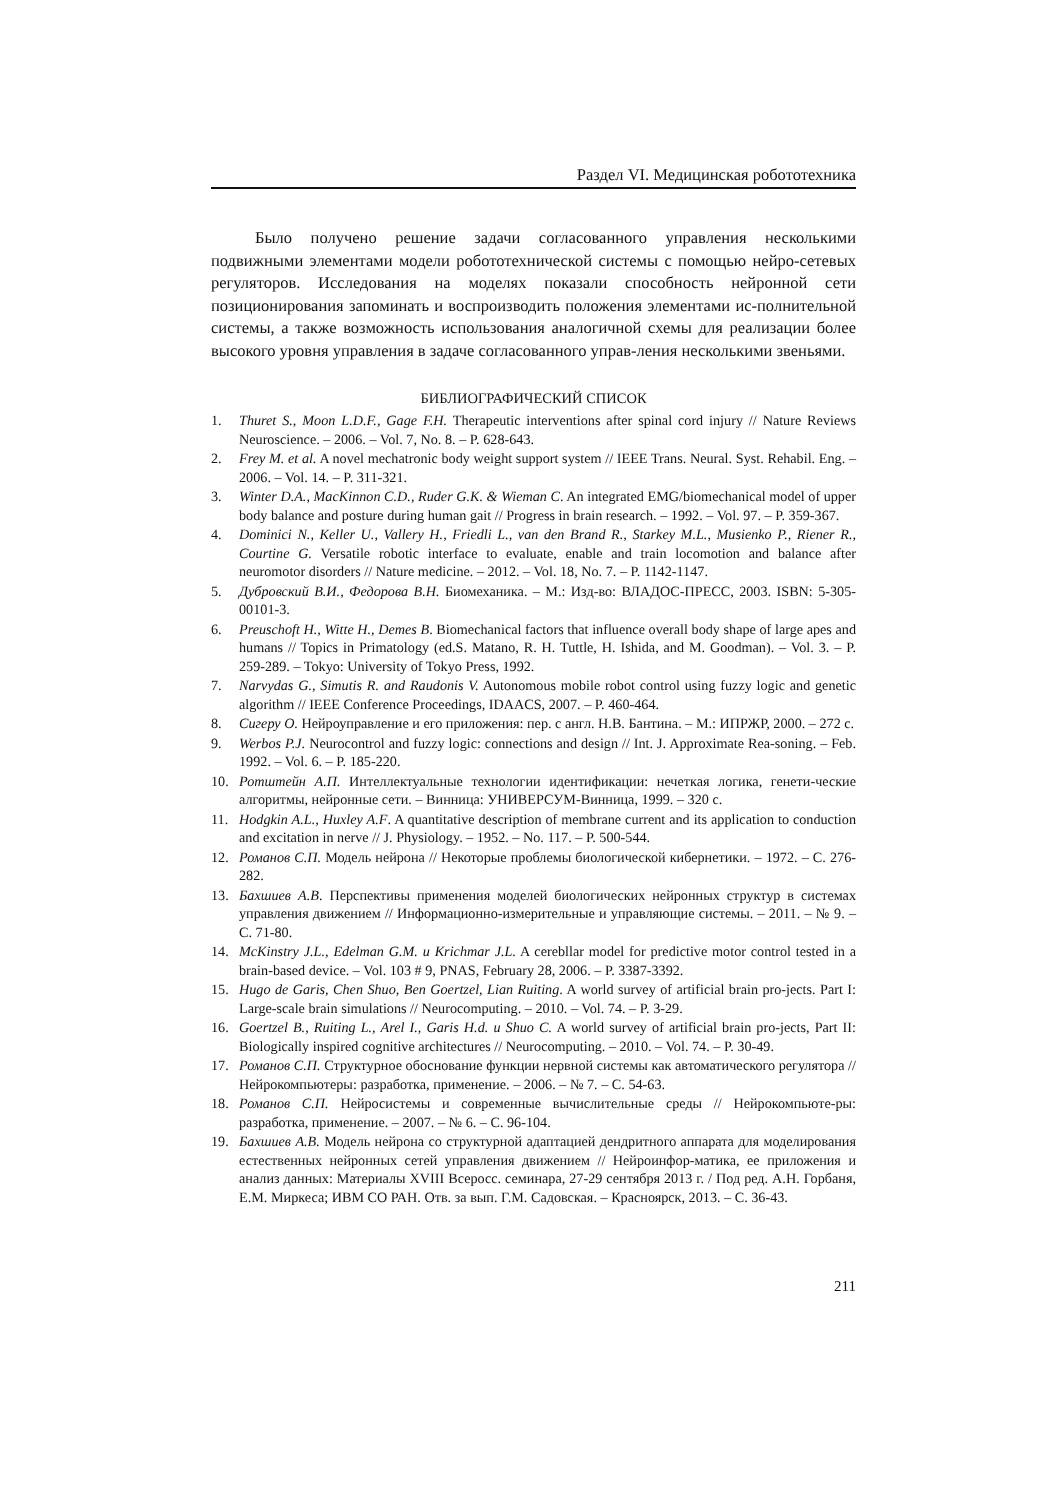Раздел VI. Медицинская робототехника
Было получено решение задачи согласованного управления несколькими подвижными элементами модели робототехнической системы с помощью нейро-сетевых регуляторов. Исследования на моделях показали способность нейронной сети позиционирования запоминать и воспроизводить положения элементами ис-полнительной системы, а также возможность использования аналогичной схемы для реализации более высокого уровня управления в задаче согласованного управ-ления несколькими звеньями.
БИБЛИОГРАФИЧЕСКИЙ СПИСОК
1. Thuret S., Moon L.D.F., Gage F.H. Therapeutic interventions after spinal cord injury // Nature Reviews Neuroscience. – 2006. – Vol. 7, No. 8. – P. 628-643.
2. Frey M. et al. A novel mechatronic body weight support system // IEEE Trans. Neural. Syst. Rehabil. Eng. – 2006. – Vol. 14. – P. 311-321.
3. Winter D.A., MacKinnon C.D., Ruder G.K. & Wieman C. An integrated EMG/biomechanical model of upper body balance and posture during human gait // Progress in brain research. – 1992. – Vol. 97. – P. 359-367.
4. Dominici N., Keller U., Vallery H., Friedli L., van den Brand R., Starkey M.L., Musienko P., Riener R., Courtine G. Versatile robotic interface to evaluate, enable and train locomotion and balance after neuromotor disorders // Nature medicine. – 2012. – Vol. 18, No. 7. – P. 1142-1147.
5. Дубровский В.И., Федорова В.Н. Биомеханика. – М.: Изд-во: ВЛАДОС-ПРЕСС, 2003. ISBN: 5-305-00101-3.
6. Preuschoft H., Witte H., Demes B. Biomechanical factors that influence overall body shape of large apes and humans // Topics in Primatology (ed.S. Matano, R. H. Tuttle, H. Ishida, and M. Goodman). – Vol. 3. – P. 259-289. – Tokyo: University of Tokyo Press, 1992.
7. Narvydas G., Simutis R. and Raudonis V. Autonomous mobile robot control using fuzzy logic and genetic algorithm // IEEE Conference Proceedings, IDAACS, 2007. – P. 460-464.
8. Сигеру О. Нейроуправление и его приложения: пер. с англ. Н.В. Бантина. – М.: ИПРЖР, 2000. – 272 с.
9. Werbos P.J. Neurocontrol and fuzzy logic: connections and design // Int. J. Approximate Rea-soning. – Feb. 1992. – Vol. 6. – P. 185-220.
10. Ротштейн А.П. Интеллектуальные технологии идентификации: нечеткая логика, генети-ческие алгоритмы, нейронные сети. – Винница: УНИВЕРСУМ-Винница, 1999. – 320 с.
11. Hodgkin A.L., Huxley A.F. A quantitative description of membrane current and its application to conduction and excitation in nerve // J. Physiology. – 1952. – No. 117. – P. 500-544.
12. Романов С.П. Модель нейрона // Некоторые проблемы биологической кибернетики. – 1972. – С. 276-282.
13. Бахшиев А.В. Перспективы применения моделей биологических нейронных структур в системах управления движением // Информационно-измерительные и управляющие системы. – 2011. – № 9. – С. 71-80.
14. McKinstry J.L., Edelman G.M. и Krichmar J.L. A cerebllar model for predictive motor control tested in a brain-based device. – Vol. 103 # 9, PNAS, February 28, 2006. – P. 3387-3392.
15. Hugo de Garis, Chen Shuo, Ben Goertzel, Lian Ruiting. A world survey of artificial brain pro-jects. Part I: Large-scale brain simulations // Neurocomputing. – 2010. – Vol. 74. – P. 3-29.
16. Goertzel B., Ruiting L., Arel I., Garis H.d. и Shuo C. A world survey of artificial brain pro-jects, Part II: Biologically inspired cognitive architectures // Neurocomputing. – 2010. – Vol. 74. – P. 30-49.
17. Романов С.П. Структурное обоснование функции нервной системы как автоматического регулятора // Нейрокомпьютеры: разработка, применение. – 2006. – № 7. – С. 54-63.
18. Романов С.П. Нейросистемы и современные вычислительные среды // Нейрокомпьюте-ры: разработка, применение. – 2007. – № 6. – С. 96-104.
19. Бахшиев А.В. Модель нейрона со структурной адаптацией дендритного аппарата для моделирования естественных нейронных сетей управления движением // Нейроинфор-матика, ее приложения и анализ данных: Материалы XVIII Всеросс. семинара, 27-29 сентября 2013 г. / Под ред. А.Н. Горбаня, Е.М. Миркеса; ИВМ СО РАН. Отв. за вып. Г.М. Садовская. – Красноярск, 2013. – С. 36-43.
211